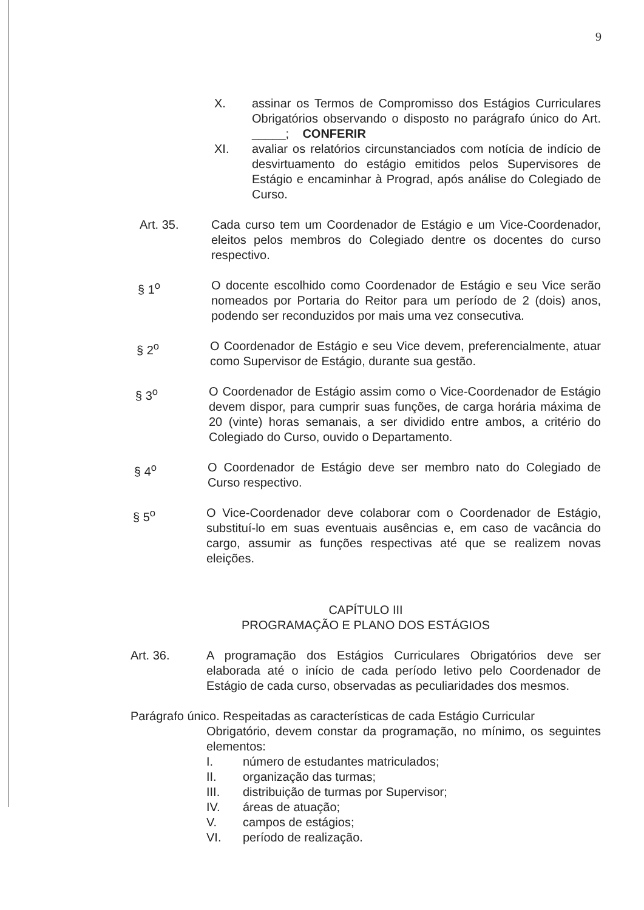9
X. assinar os Termos de Compromisso dos Estágios Curriculares Obrigatórios observando o disposto no parágrafo único do Art. _____; CONFERIR
XI. avaliar os relatórios circunstanciados com notícia de indício de desvirtuamento do estágio emitidos pelos Supervisores de Estágio e encaminhar à Prograd, após análise do Colegiado de Curso.
Art. 35. Cada curso tem um Coordenador de Estágio e um Vice-Coordenador, eleitos pelos membros do Colegiado dentre os docentes do curso respectivo.
§ 1<sup>o</sup> O docente escolhido como Coordenador de Estágio e seu Vice serão nomeados por Portaria do Reitor para um período de 2 (dois) anos, podendo ser reconduzidos por mais uma vez consecutiva.
§ 2<sup>o</sup> O Coordenador de Estágio e seu Vice devem, preferencialmente, atuar como Supervisor de Estágio, durante sua gestão.
§ 3<sup>o</sup> O Coordenador de Estágio assim como o Vice-Coordenador de Estágio devem dispor, para cumprir suas funções, de carga horária máxima de 20 (vinte) horas semanais, a ser dividido entre ambos, a critério do Colegiado do Curso, ouvido o Departamento.
§ 4<sup>o</sup> O Coordenador de Estágio deve ser membro nato do Colegiado de Curso respectivo.
§ 5<sup>o</sup> O Vice-Coordenador deve colaborar com o Coordenador de Estágio, substituí-lo em suas eventuais ausências e, em caso de vacância do cargo, assumir as funções respectivas até que se realizem novas eleições.
CAPÍTULO III
PROGRAMAÇÃO E PLANO DOS ESTÁGIOS
Art. 36. A programação dos Estágios Curriculares Obrigatórios deve ser elaborada até o início de cada período letivo pelo Coordenador de Estágio de cada curso, observadas as peculiaridades dos mesmos.
Parágrafo único. Respeitadas as características de cada Estágio Curricular
Obrigatório, devem constar da programação, no mínimo, os seguintes elementos:
I. número de estudantes matriculados;
II. organização das turmas;
III. distribuição de turmas por Supervisor;
IV. áreas de atuação;
V. campos de estágios;
VI. período de realização.